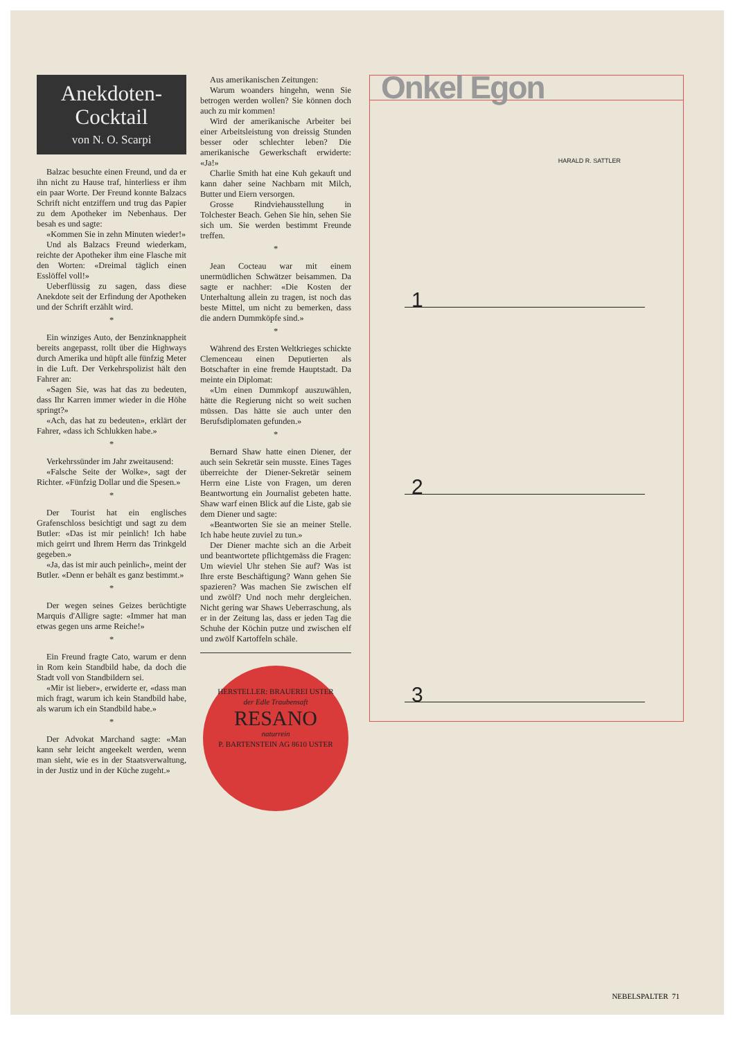Anekdoten-
Cocktail
von N. O. Scarpi
Balzac besuchte einen Freund, und da er ihn nicht zu Hause traf, hinterliess er ihm ein paar Worte. Der Freund konnte Balzacs Schrift nicht entziffern und trug das Papier zu dem Apotheker im Nebenhaus. Der besah es und sagte:
«Kommen Sie in zehn Minuten wieder!»
Und als Balzacs Freund wiederkam, reichte der Apotheker ihm eine Flasche mit den Worten: «Dreimal täglich einen Esslöffel voll!»
Ueberflüssig zu sagen, dass diese Anekdote seit der Erfindung der Apotheken und der Schrift erzählt wird.
*
Ein winziges Auto, der Benzinknappheit bereits angepasst, rollt über die Highways durch Amerika und hüpft alle fünfzig Meter in die Luft. Der Verkehrspolizist hält den Fahrer an:
«Sagen Sie, was hat das zu bedeuten, dass Ihr Karren immer wieder in die Höhe springt?»
«Ach, das hat zu bedeuten», erklärt der Fahrer, «dass ich Schlukken habe.»
*
Verkehrssünder im Jahr zweitausend:
«Falsche Seite der Wolke», sagt der Richter. «Fünfzig Dollar und die Spesen.»
*
Der Tourist hat ein englisches Grafenschloss besichtigt und sagt zu dem Butler: «Das ist mir peinlich! Ich habe mich geirrt und Ihrem Herrn das Trinkgeld gegeben.»
«Ja, das ist mir auch peinlich», meint der Butler. «Denn er behält es ganz bestimmt.»
*
Der wegen seines Geizes berüchtigte Marquis d'Alligre sagte: «Immer hat man etwas gegen uns arme Reiche!»
*
Ein Freund fragte Cato, warum er denn in Rom kein Standbild habe, da doch die Stadt voll von Standbildern sei.
«Mir ist lieber», erwiderte er, «dass man mich fragt, warum ich kein Standbild habe, als warum ich ein Standbild habe.»
*
Der Advokat Marchand sagte: «Man kann sehr leicht angeekelt werden, wenn man sieht, wie es in der Staatsverwaltung, in der Justiz und in der Küche zugeht.»
Aus amerikanischen Zeitungen:
Warum woanders hingehn, wenn Sie betrogen werden wollen? Sie können doch auch zu mir kommen!
Wird der amerikanische Arbeiter bei einer Arbeitsleistung von dreissig Stunden besser oder schlechter leben? Die amerikanische Gewerkschaft erwiderte: «Ja!»
Charlie Smith hat eine Kuh gekauft und kann daher seine Nachbarn mit Milch, Butter und Eiern versorgen.
Grosse Rindviehausstellung in Tolchester Beach. Gehen Sie hin, sehen Sie sich um. Sie werden bestimmt Freunde treffen.
*
Jean Cocteau war mit einem unermüdlichen Schwätzer beisammen. Da sagte er nachher: «Die Kosten der Unterhaltung allein zu tragen, ist noch das beste Mittel, um nicht zu bemerken, dass die andern Dummköpfe sind.»
*
Während des Ersten Weltkrieges schickte Clemenceau einen Deputierten als Botschafter in eine fremde Hauptstadt. Da meinte ein Diplomat:
«Um einen Dummkopf auszuwählen, hätte die Regierung nicht so weit suchen müssen. Das hätte sie auch unter den Berufsdiplomaten gefunden.»
*
Bernard Shaw hatte einen Diener, der auch sein Sekretär sein musste. Eines Tages überreichte der Diener-Sekretär seinem Herrn eine Liste von Fragen, um deren Beantwortung ein Journalist gebeten hatte. Shaw warf einen Blick auf die Liste, gab sie dem Diener und sagte:
«Beantworten Sie sie an meiner Stelle. Ich habe heute zuviel zu tun.»
Der Diener machte sich an die Arbeit und beantwortete pflichtgemäss die Fragen: Um wieviel Uhr stehen Sie auf? Was ist Ihre erste Beschäftigung? Wann gehen Sie spazieren? Was machen Sie zwischen elf und zwölf? Und noch mehr dergleichen. Nicht gering war Shaws Ueberraschung, als er in der Zeitung las, dass er jeden Tag die Schuhe der Köchin putze und zwischen elf und zwölf Kartoffeln schäle.
HERSTELLER: BRAUEREI USTER
der Edle Traubensaft
RESANO
naturrein
P. BARTENSTEIN AG 8610 USTER
Onkel Egon
HARALD R. SATTLER
1
2
3
NEBELSPALTER 71